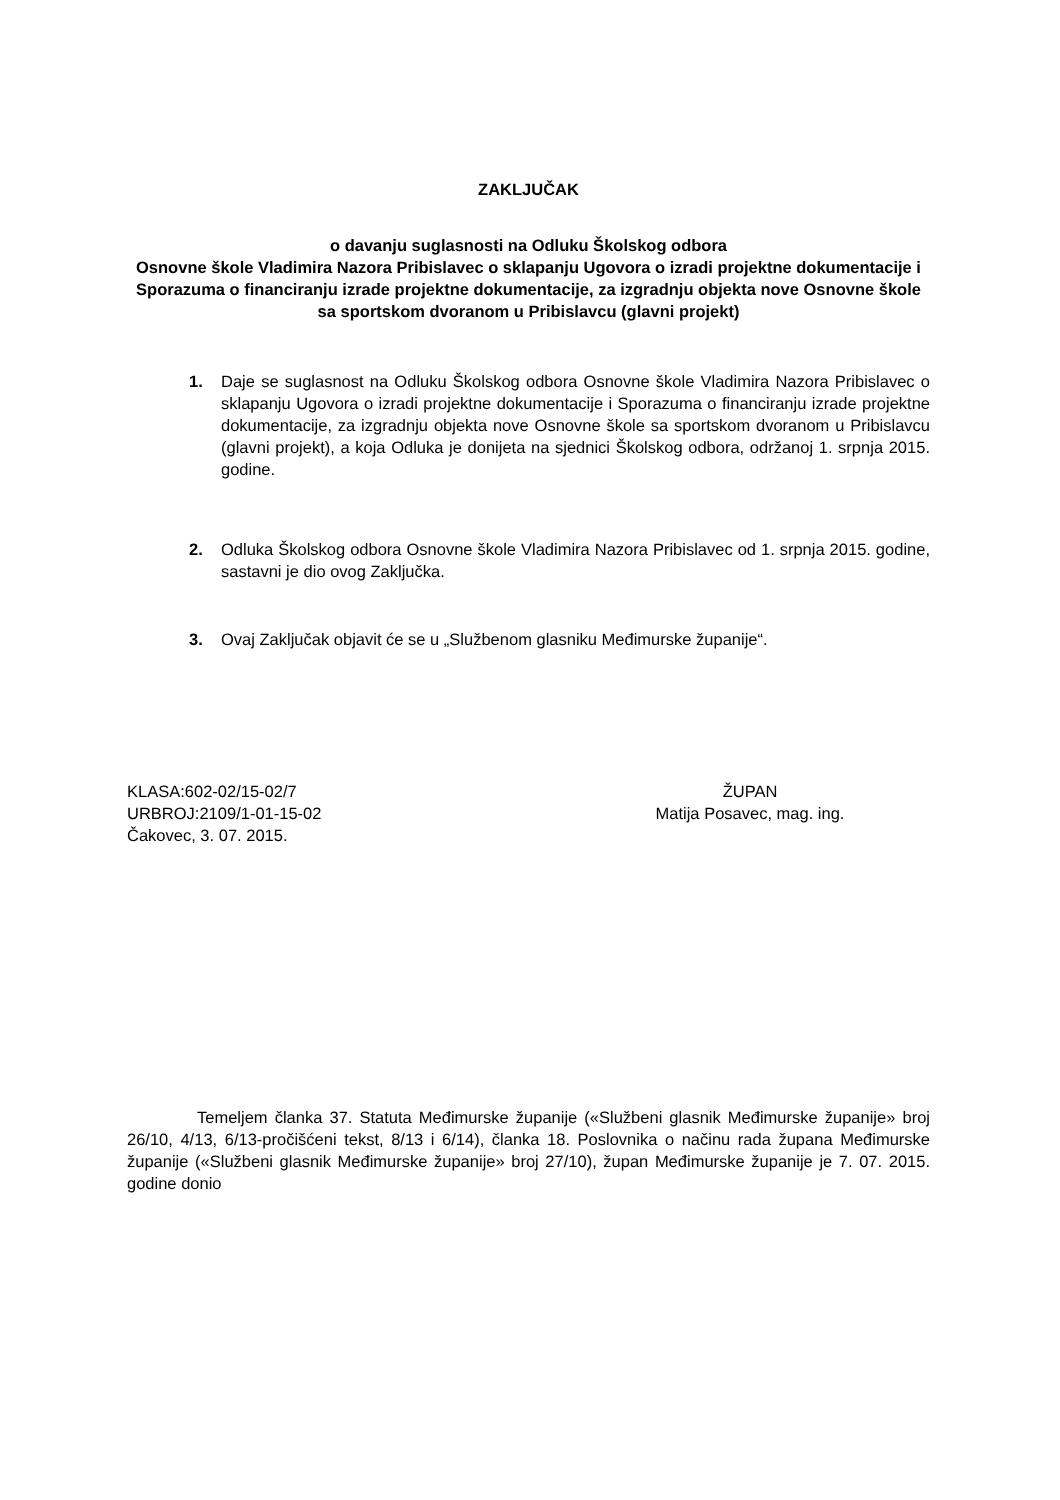ZAKLJUČAK
o davanju suglasnosti na Odluku Školskog odbora
Osnovne škole Vladimira Nazora Pribislavec o sklapanju Ugovora o izradi projektne dokumentacije i Sporazuma o financiranju izrade projektne dokumentacije, za izgradnju objekta nove Osnovne škole sa sportskom dvoranom u Pribislavcu (glavni projekt)
1. Daje se suglasnost na Odluku Školskog odbora Osnovne škole Vladimira Nazora Pribislavec o sklapanju Ugovora o izradi projektne dokumentacije i Sporazuma o financiranju izrade projektne dokumentacije, za izgradnju objekta nove Osnovne škole sa sportskom dvoranom u Pribislavcu (glavni projekt), a koja Odluka je donijeta na sjednici Školskog odbora, održanoj 1. srpnja 2015. godine.
2. Odluka Školskog odbora Osnovne škole Vladimira Nazora Pribislavec od 1. srpnja 2015. godine, sastavni je dio ovog Zaključka.
3. Ovaj Zaključak objavit će se u „Službenom glasniku Međimurske županije“.
KLASA:602-02/15-02/7
URBROJ:2109/1-01-15-02
Čakovec, 3. 07. 2015.
ŽUPAN
Matija Posavec, mag. ing.
Temeljem članka 37. Statuta Međimurske županije («Službeni glasnik Međimurske županije» broj 26/10, 4/13, 6/13-pročišćeni tekst, 8/13 i 6/14), članka 18. Poslovnika o načinu rada župana Međimurske županije («Službeni glasnik Međimurske županije» broj 27/10), župan Međimurske županije je 7. 07. 2015. godine donio